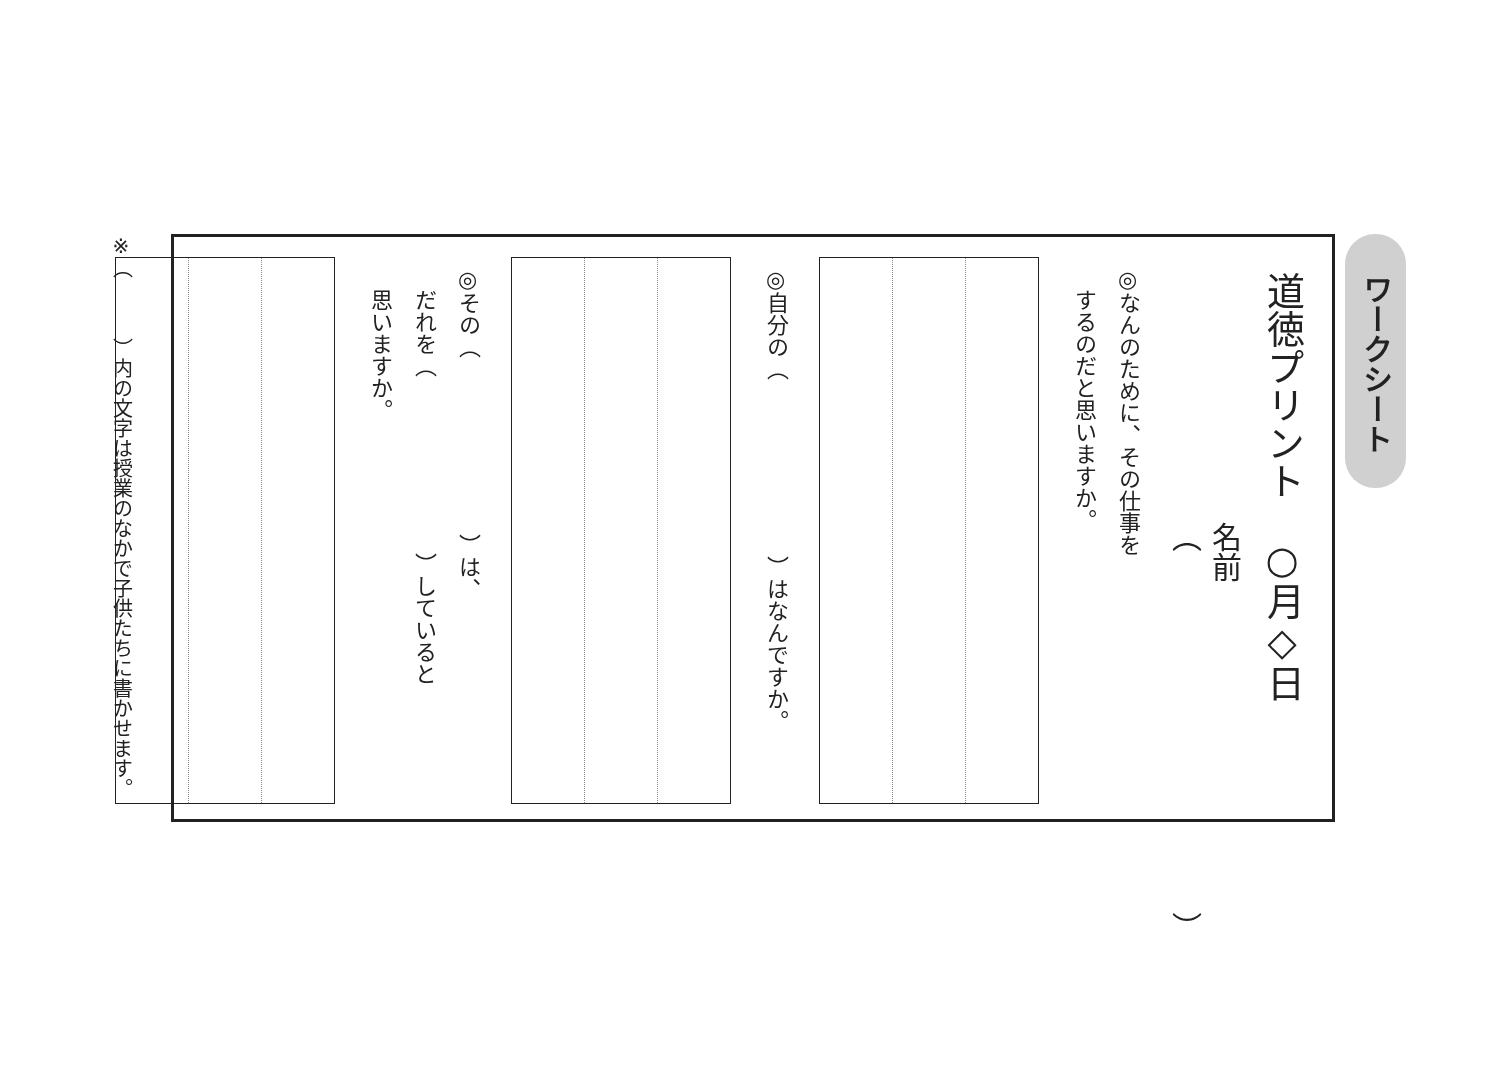ワークシート
道徳プリント　○月◇日
名前（　　　　　　　　　　　　）
◎なんのために、その仕事を
　するのだと思いますか。
◎自分の（　　　　　　　　）はなんですか。
◎その（　　　　　　　　）は、
　だれを（　　　　　　　　）していると
　思いますか。
※（　　　）内の文字は授業のなかで子供たちに書かせます。